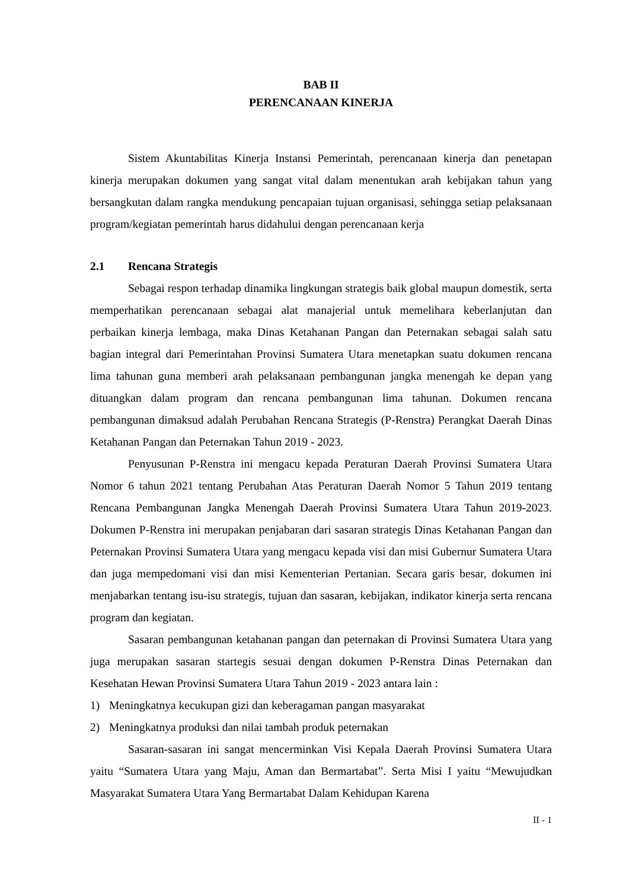BAB II
PERENCANAAN KINERJA
Sistem Akuntabilitas Kinerja Instansi Pemerintah, perencanaan kinerja dan penetapan kinerja merupakan dokumen yang sangat vital dalam menentukan arah kebijakan tahun yang bersangkutan dalam rangka mendukung pencapaian tujuan organisasi, sehingga setiap pelaksanaan program/kegiatan pemerintah harus didahului dengan perencanaan kerja
2.1 Rencana Strategis
Sebagai respon terhadap dinamika lingkungan strategis baik global maupun domestik, serta memperhatikan perencanaan sebagai alat manajerial untuk memelihara keberlanjutan dan perbaikan kinerja lembaga, maka Dinas Ketahanan Pangan dan Peternakan sebagai salah satu bagian integral dari Pemerintahan Provinsi Sumatera Utara menetapkan suatu dokumen rencana lima tahunan guna memberi arah pelaksanaan pembangunan jangka menengah ke depan yang dituangkan dalam program dan rencana pembangunan lima tahunan. Dokumen rencana pembangunan dimaksud adalah Perubahan Rencana Strategis (P-Renstra) Perangkat Daerah Dinas Ketahanan Pangan dan Peternakan Tahun 2019 - 2023.
Penyusunan P-Renstra ini mengacu kepada Peraturan Daerah Provinsi Sumatera Utara Nomor 6 tahun 2021 tentang Perubahan Atas Peraturan Daerah Nomor 5 Tahun 2019 tentang Rencana Pembangunan Jangka Menengah Daerah Provinsi Sumatera Utara Tahun 2019-2023. Dokumen P-Renstra ini merupakan penjabaran dari sasaran strategis Dinas Ketahanan Pangan dan Peternakan Provinsi Sumatera Utara yang mengacu kepada visi dan misi Gubernur Sumatera Utara dan juga mempedomani visi dan misi Kementerian Pertanian. Secara garis besar, dokumen ini menjabarkan tentang isu-isu strategis, tujuan dan sasaran, kebijakan, indikator kinerja serta rencana program dan kegiatan.
Sasaran pembangunan ketahanan pangan dan peternakan di Provinsi Sumatera Utara yang juga merupakan sasaran startegis sesuai dengan dokumen P-Renstra Dinas Peternakan dan Kesehatan Hewan Provinsi Sumatera Utara Tahun 2019 - 2023 antara lain :
1) Meningkatnya kecukupan gizi dan keberagaman pangan masyarakat
2) Meningkatnya produksi dan nilai tambah produk peternakan
Sasaran-sasaran ini sangat mencerminkan Visi Kepala Daerah Provinsi Sumatera Utara yaitu “Sumatera Utara yang Maju, Aman dan Bermartabat”. Serta Misi I yaitu “Mewujudkan Masyarakat Sumatera Utara Yang Bermartabat Dalam Kehidupan Karena
II - 1